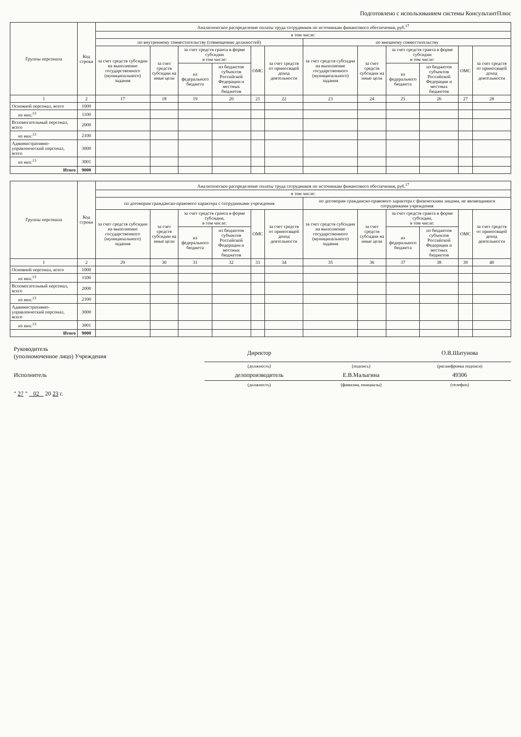Подготовлено с использованием системы КонсультантПлюс
| Группы персонала | Код строки | Аналитическое распределение оплаты труда сотрудников по источникам финансового обеспечения, руб.<sup>17</sup> | | | | | | | | | | | |
| --- | --- | --- | --- | --- | --- | --- | --- | --- | --- | --- | --- | --- | --- |
| | | в том числе: | | | | | | | | | | | |
| | | по внутреннему совместительству (совмещению должностей) | | | | | | по внешнему совместительству | | | | | |
| | | за счет средств субсидии на выполнение государственного (муниципального) задания | за счет средств субсидии на иные цели | за счет средств гранта в форме субсидии в том числе: | | ОМС | за счет средств от приносящей доход деятельности | за счет средств субсидии на выполнение государственного (муниципального) задания | за счет средств субсидии на иные цели | за счет средств гранта в форме субсидии в том числе: | | ОМС | за счет средств от приносящей доход деятельности |
| | | | | из федерального бюджета | из бюджетов субъектов Российской Федерации и местных бюджетов | | | | | из федерального бюджета | из бюджетов субъектов Российской Федерации и местных бюджетов | | |
| 1 | 2 | 17 | 18 | 19 | 20 | 21 | 22 | 23 | 24 | 25 | 26 | 27 | 28 |
| Основной персонал, всего | 1000 | | | | | | | | | | | | |
| из них:<sup>13</sup> | 1100 | | | | | | | | | | | | |
| Вспомогательный персонал, всего | 2000 | | | | | | | | | | | | |
| из них:<sup>13</sup> | 2100 | | | | | | | | | | | | |
| Административно-управленческий персонал, всего | 3000 | | | | | | | | | | | | |
| из них:<sup>13</sup> | 3001 | | | | | | | | | | | | |
| Итого | 9000 | | | | | | | | | | | | |
| Группы персонала | Код строки | Аналитическое распределение оплаты труда сотрудников по источникам финансового обеспечения, руб.<sup>17</sup> | | | | | | | | | | | |
| --- | --- | --- | --- | --- | --- | --- | --- | --- | --- | --- | --- | --- | --- |
| | | в том числе: | | | | | | | | | | | |
| | | по договорам гражданско-правового характера с сотрудниками учреждения | | | | | | по договорам гражданско-правового характера с физическими лицами, не являющимися сотрудниками учреждения | | | | | |
| | | за счет средств субсидии на выполнение государственного (муниципального) задания | за счет средств субсидии на иные цели | за счет средств гранта в форме субсидии, в том числе: | | ОМС | за счет средств от приносящей доход деятельности | за счет средств субсидии на выполнение государственного (муниципального) задания | за счет средств субсидии на иные цели | за счет средств гранта в форме субсидии, в том числе: | | ОМС | за счет средств от приносящей доход деятельности |
| | | | | из федерального бюджета | из бюджетов субъектов Российской Федерации и местных бюджетов | | | | | из федерального бюджета | из бюджетов субъектов Российской Федерации и местных бюджетов | | |
| 1 | 2 | 29 | 30 | 31 | 32 | 33 | 34 | 35 | 36 | 37 | 38 | 39 | 40 |
| Основной персонал, всего | 1000 | | | | | | | | | | | | |
| из них:<sup>13</sup> | 1100 | | | | | | | | | | | | |
| Вспомогательный персонал, всего | 2000 | | | | | | | | | | | | |
| из них:<sup>13</sup> | 2100 | | | | | | | | | | | | |
| Административно-управленческий персонал, всего | 3000 | | | | | | | | | | | | |
| из них:<sup>13</sup> | 3001 | | | | | | | | | | | | |
| Итого | 9000 | | | | | | | | | | | | |
| Руководитель (уполномоченное лицо) Учреждения | Директор | | О.В.Шатунова |
| | (должность) | (подпись) | (расшифровка подписи) |
| Исполнитель | делопроизводитель | Е.В.Малыгина | 49306 |
| | (должность) | (фамилия, инициалы) | (телефон) |
| " 27 " 02 20 23 г. | | | |